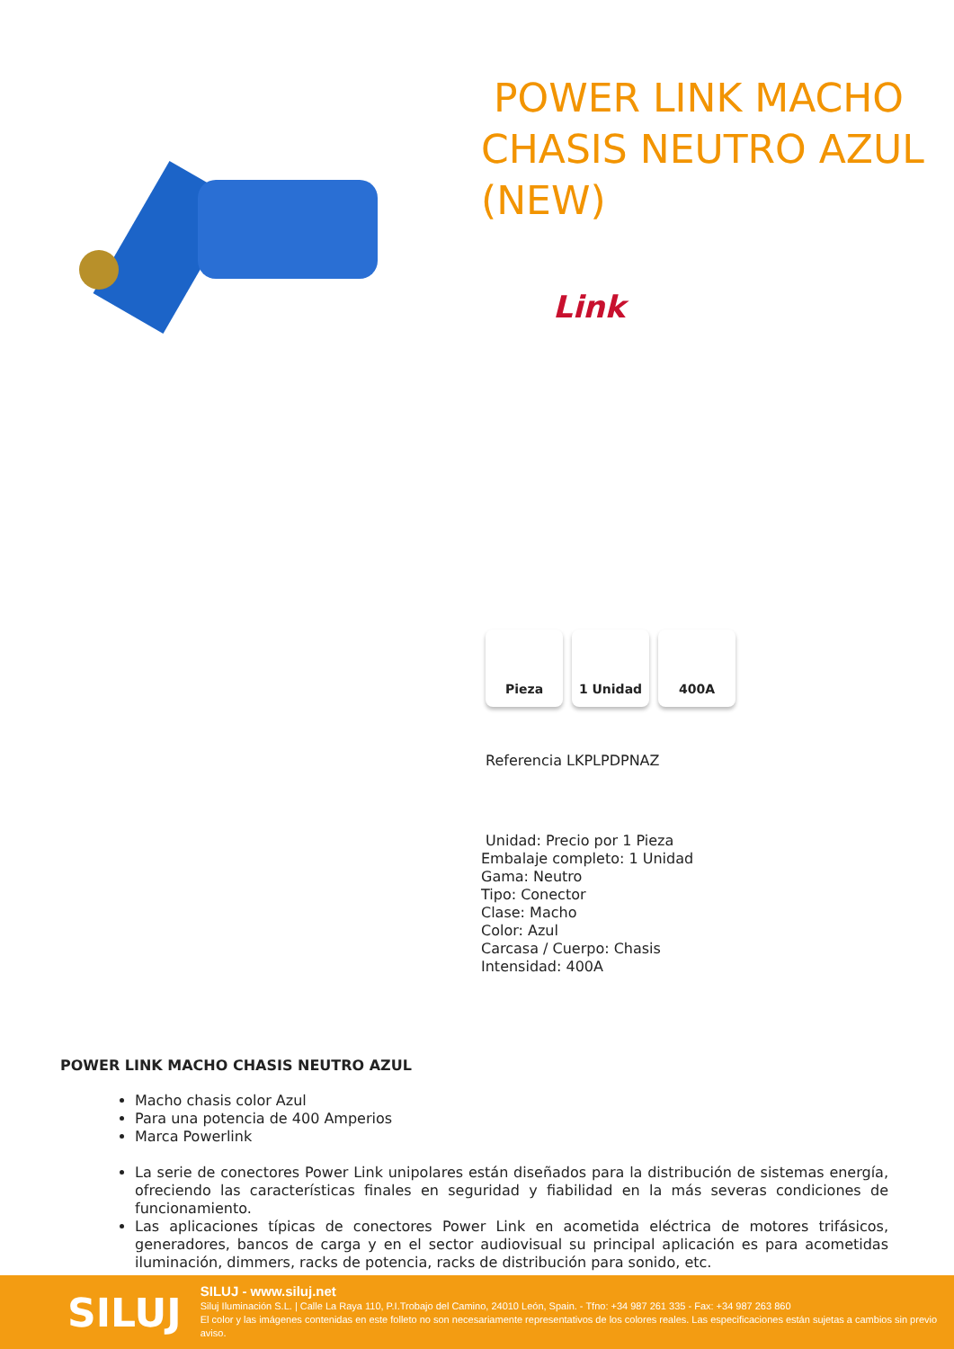POWER LINK MACHO CHASIS NEUTRO AZUL (NEW)
Link
Pieza 1 Unidad 400A
Referencia LKPLPDPNAZ
Unidad: Precio por 1 Pieza
Embalaje completo: 1 Unidad
Gama: Neutro
Tipo: Conector
Clase: Macho
Color: Azul
Carcasa / Cuerpo: Chasis
Intensidad: 400A
POWER LINK MACHO CHASIS NEUTRO AZUL
Macho chasis color Azul
Para una potencia de 400 Amperios
Marca Powerlink
La serie de conectores Power Link unipolares están diseñados para la distribución de sistemas energía, ofreciendo las características finales en seguridad y fiabilidad en la más severas condiciones de funcionamiento.
Las aplicaciones típicas de conectores Power Link en acometida eléctrica de motores trifásicos, generadores, bancos de carga y en el sector audiovisual su principal aplicación es para acometidas iluminación, dimmers, racks de potencia, racks de distribución para sonido, etc.
SILUJ
SILUJ - www.siluj.net
Siluj Iluminación S.L. | Calle La Raya 110, P.I.Trobajo del Camino, 24010 León, Spain. - Tfno: +34 987 261 335 - Fax: +34 987 263 860
El color y las imágenes contenidas en este folleto no son necesariamente representativos de los colores reales. Las especificaciones están sujetas a cambios sin previo aviso.